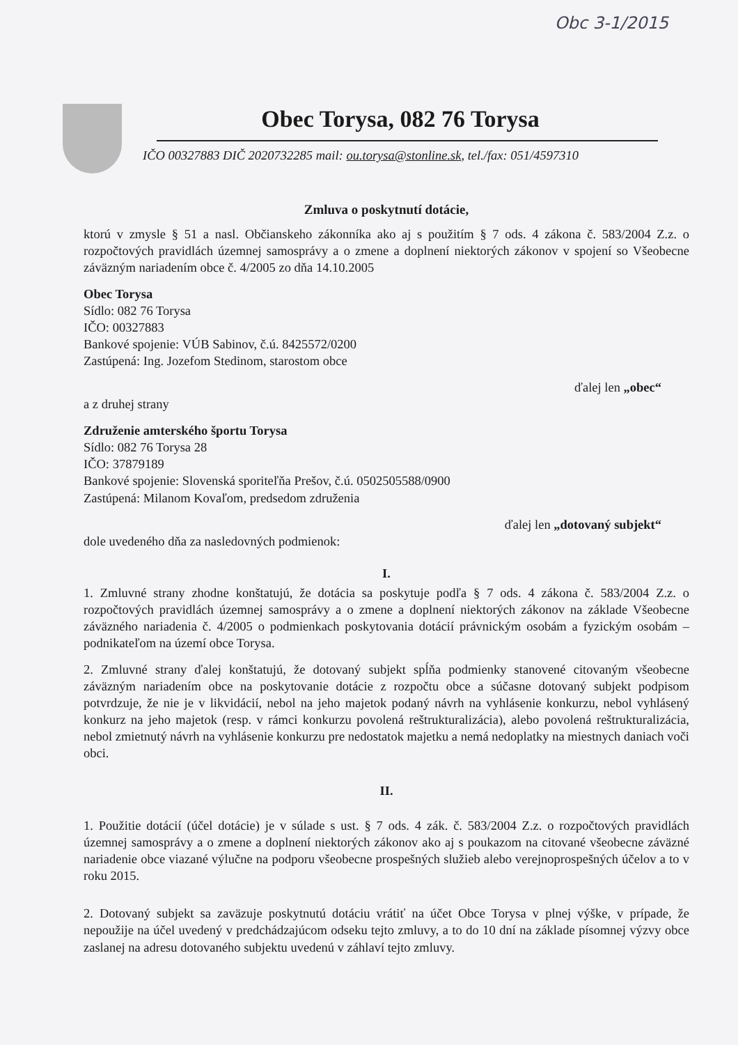Obc 3-1/2015
Obec Torysa, 082 76 Torysa
IČO 00327883 DIČ 2020732285 mail: ou.torysa@stonline.sk, tel./fax: 051/4597310
Zmluva o poskytnutí dotácie,
ktorú v zmysle § 51 a nasl. Občianskeho zákonníka ako aj s použitím § 7 ods. 4 zákona č. 583/2004 Z.z. o rozpočtových pravidlách územnej samosprávy a o zmene a doplnení niektorých zákonov v spojení so Všeobecne záväzným nariadením obce č. 4/2005 zo dňa 14.10.2005
Obec Torysa
Sídlo: 082 76 Torysa
IČO: 00327883
Bankové spojenie: VÚB Sabinov, č.ú. 8425572/0200
Zastúpená: Ing. Jozefom Stedinom, starostom obce
ďalej len „obec“
a z druhej strany
Združenie amterského športu Torysa
Sídlo: 082 76 Torysa 28
IČO: 37879189
Bankové spojenie: Slovenská sporiteľňa Prešov, č.ú. 0502505588/0900
Zastúpená: Milanom Kovaľom, predsedom združenia
ďalej len „dotovaný subjekt“
dole uvedeného dňa za nasledovných podmienok:
I.
1. Zmluvné strany zhodne konštatujú, že dotácia sa poskytuje podľa § 7 ods. 4 zákona č. 583/2004 Z.z. o rozpočtových pravidlách územnej samosprávy a o zmene a doplnení niektorých zákonov na základe Všeobecne záväzného nariadenia č. 4/2005 o podmienkach poskytovania dotácií právnickým osobám a fyzickým osobám – podnikateľom na území obce Torysa.
2. Zmluvné strany ďalej konštatujú, že dotovaný subjekt spĺňa podmienky stanovené citovaným všeobecne záväzným nariadením obce na poskytovanie dotácie z rozpočtu obce a súčasne dotovaný subjekt podpisom potvrdzuje, že nie je v likvidácií, nebol na jeho majetok podaný návrh na vyhlásenie konkurzu, nebol vyhlásený konkurz na jeho majetok (resp. v rámci konkurzu povolená reštrukturalizácia), alebo povolená reštrukturalizácia, nebol zmietnutý návrh na vyhlásenie konkurzu pre nedostatok majetku a nemá nedoplatky na miestnych daniach voči obci.
II.
1. Použitie dotácií (účel dotácie) je v súlade s ust. § 7 ods. 4 zák. č. 583/2004 Z.z. o rozpočtových pravidlách územnej samosprávy a o zmene a doplnení niektorých zákonov ako aj s poukazom na citované všeobecne záväzné nariadenie obce viazané výlučne na podporu všeobecne prospešných služieb alebo verejnoprospešných účelov a to v roku 2015.
2. Dotovaný subjekt sa zaväzuje poskytnutú dotáciu vrátiť na účet Obce Torysa v plnej výške, v prípade, že nepoužije na účel uvedený v predchádzajúcom odseku tejto zmluvy, a to do 10 dní na základe písomnej výzvy obce zaslanej na adresu dotovaného subjektu uvedenú v záhlaví tejto zmluvy.